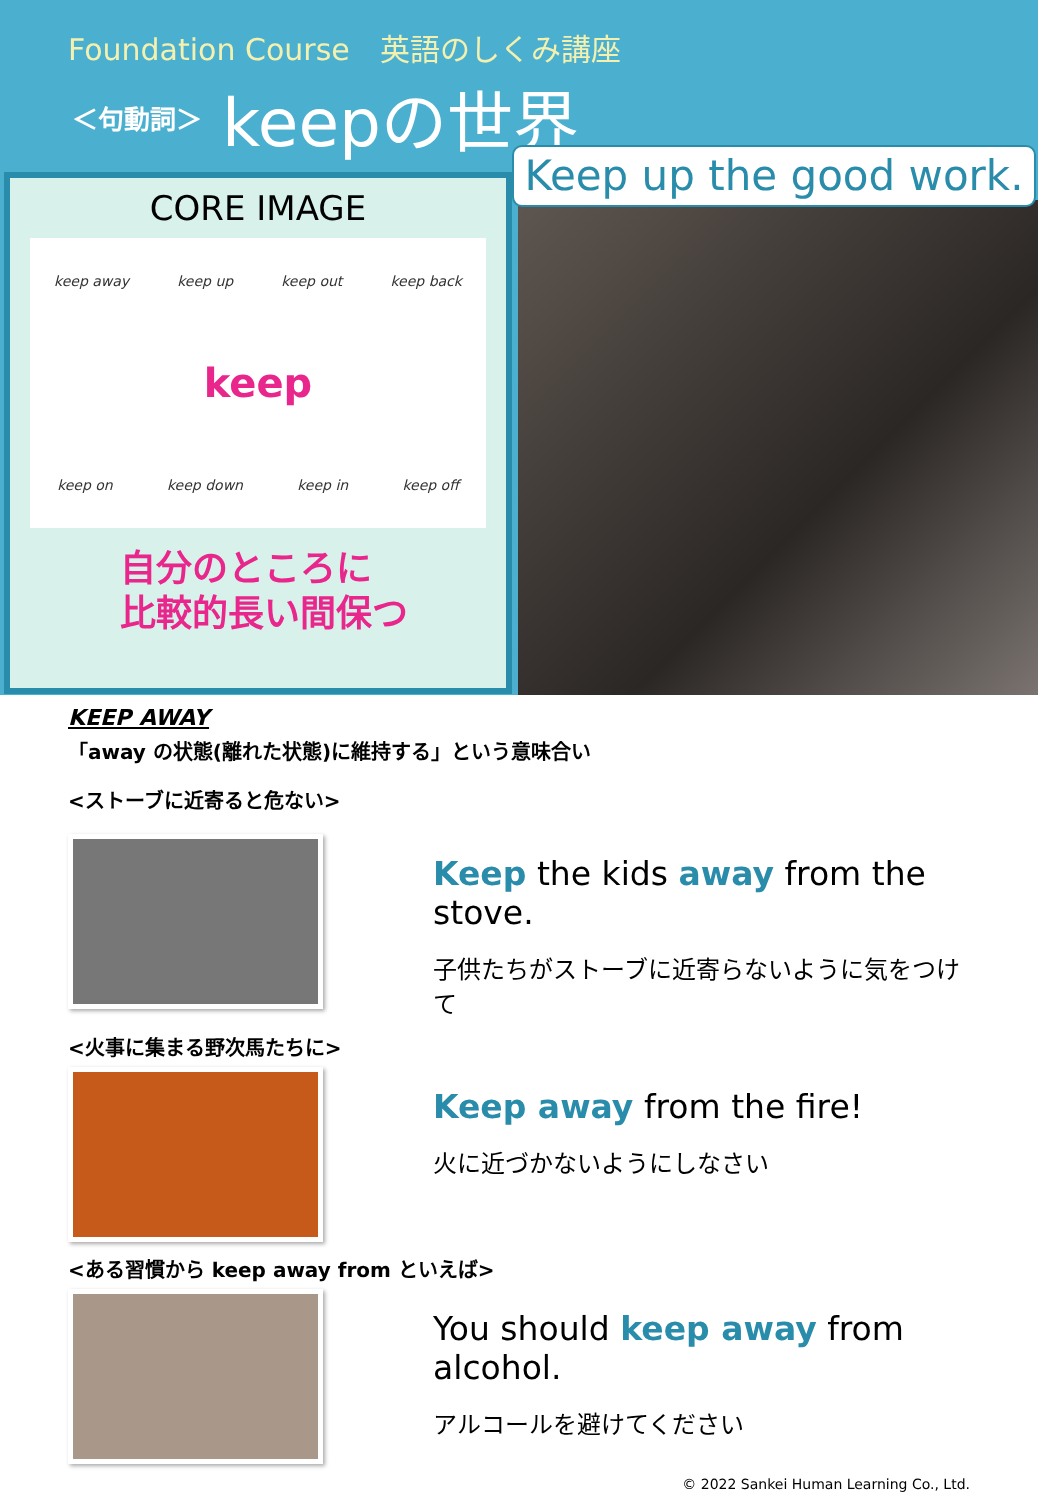Foundation Course　英語のしくみ講座
＜句動詞＞ keepの世界
CORE IMAGE
keep away keep up keep out keep back keep keep on keep down keep in keep off
自分のところに
比較的長い間保つ
Keep up the good work.
KEEP AWAY
「away の状態(離れた状態)に維持する」という意味合い
<ストーブに近寄ると危ない>
Keep the kids away from the stove.
子供たちがストーブに近寄らないように気をつけて
<火事に集まる野次馬たちに>
Keep away from the fire!
火に近づかないようにしなさい
<ある習慣から keep away from といえば>
You should keep away from alcohol.
アルコールを避けてください
© 2022 Sankei Human Learning Co., Ltd.